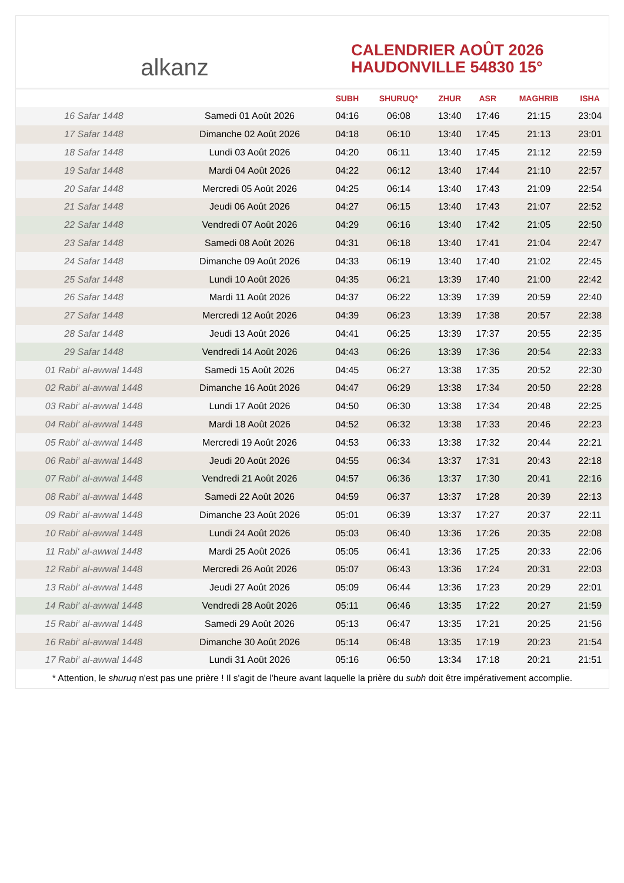alkanz
CALENDRIER AOÛT 2026
HAUDONVILLE 54830 15°
| | | SUBH | SHURUQ* | ZHUR | ASR | MAGHRIB | ISHA |
| --- | --- | --- | --- | --- | --- | --- | --- |
| 16 Safar 1448 | Samedi 01 Août 2026 | 04:16 | 06:08 | 13:40 | 17:46 | 21:15 | 23:04 |
| 17 Safar 1448 | Dimanche 02 Août 2026 | 04:18 | 06:10 | 13:40 | 17:45 | 21:13 | 23:01 |
| 18 Safar 1448 | Lundi 03 Août 2026 | 04:20 | 06:11 | 13:40 | 17:45 | 21:12 | 22:59 |
| 19 Safar 1448 | Mardi 04 Août 2026 | 04:22 | 06:12 | 13:40 | 17:44 | 21:10 | 22:57 |
| 20 Safar 1448 | Mercredi 05 Août 2026 | 04:25 | 06:14 | 13:40 | 17:43 | 21:09 | 22:54 |
| 21 Safar 1448 | Jeudi 06 Août 2026 | 04:27 | 06:15 | 13:40 | 17:43 | 21:07 | 22:52 |
| 22 Safar 1448 | Vendredi 07 Août 2026 | 04:29 | 06:16 | 13:40 | 17:42 | 21:05 | 22:50 |
| 23 Safar 1448 | Samedi 08 Août 2026 | 04:31 | 06:18 | 13:40 | 17:41 | 21:04 | 22:47 |
| 24 Safar 1448 | Dimanche 09 Août 2026 | 04:33 | 06:19 | 13:40 | 17:40 | 21:02 | 22:45 |
| 25 Safar 1448 | Lundi 10 Août 2026 | 04:35 | 06:21 | 13:39 | 17:40 | 21:00 | 22:42 |
| 26 Safar 1448 | Mardi 11 Août 2026 | 04:37 | 06:22 | 13:39 | 17:39 | 20:59 | 22:40 |
| 27 Safar 1448 | Mercredi 12 Août 2026 | 04:39 | 06:23 | 13:39 | 17:38 | 20:57 | 22:38 |
| 28 Safar 1448 | Jeudi 13 Août 2026 | 04:41 | 06:25 | 13:39 | 17:37 | 20:55 | 22:35 |
| 29 Safar 1448 | Vendredi 14 Août 2026 | 04:43 | 06:26 | 13:39 | 17:36 | 20:54 | 22:33 |
| 01 Rabi‘ al-awwal 1448 | Samedi 15 Août 2026 | 04:45 | 06:27 | 13:38 | 17:35 | 20:52 | 22:30 |
| 02 Rabi‘ al-awwal 1448 | Dimanche 16 Août 2026 | 04:47 | 06:29 | 13:38 | 17:34 | 20:50 | 22:28 |
| 03 Rabi‘ al-awwal 1448 | Lundi 17 Août 2026 | 04:50 | 06:30 | 13:38 | 17:34 | 20:48 | 22:25 |
| 04 Rabi‘ al-awwal 1448 | Mardi 18 Août 2026 | 04:52 | 06:32 | 13:38 | 17:33 | 20:46 | 22:23 |
| 05 Rabi‘ al-awwal 1448 | Mercredi 19 Août 2026 | 04:53 | 06:33 | 13:38 | 17:32 | 20:44 | 22:21 |
| 06 Rabi‘ al-awwal 1448 | Jeudi 20 Août 2026 | 04:55 | 06:34 | 13:37 | 17:31 | 20:43 | 22:18 |
| 07 Rabi‘ al-awwal 1448 | Vendredi 21 Août 2026 | 04:57 | 06:36 | 13:37 | 17:30 | 20:41 | 22:16 |
| 08 Rabi‘ al-awwal 1448 | Samedi 22 Août 2026 | 04:59 | 06:37 | 13:37 | 17:28 | 20:39 | 22:13 |
| 09 Rabi‘ al-awwal 1448 | Dimanche 23 Août 2026 | 05:01 | 06:39 | 13:37 | 17:27 | 20:37 | 22:11 |
| 10 Rabi‘ al-awwal 1448 | Lundi 24 Août 2026 | 05:03 | 06:40 | 13:36 | 17:26 | 20:35 | 22:08 |
| 11 Rabi‘ al-awwal 1448 | Mardi 25 Août 2026 | 05:05 | 06:41 | 13:36 | 17:25 | 20:33 | 22:06 |
| 12 Rabi‘ al-awwal 1448 | Mercredi 26 Août 2026 | 05:07 | 06:43 | 13:36 | 17:24 | 20:31 | 22:03 |
| 13 Rabi‘ al-awwal 1448 | Jeudi 27 Août 2026 | 05:09 | 06:44 | 13:36 | 17:23 | 20:29 | 22:01 |
| 14 Rabi‘ al-awwal 1448 | Vendredi 28 Août 2026 | 05:11 | 06:46 | 13:35 | 17:22 | 20:27 | 21:59 |
| 15 Rabi‘ al-awwal 1448 | Samedi 29 Août 2026 | 05:13 | 06:47 | 13:35 | 17:21 | 20:25 | 21:56 |
| 16 Rabi‘ al-awwal 1448 | Dimanche 30 Août 2026 | 05:14 | 06:48 | 13:35 | 17:19 | 20:23 | 21:54 |
| 17 Rabi‘ al-awwal 1448 | Lundi 31 Août 2026 | 05:16 | 06:50 | 13:34 | 17:18 | 20:21 | 21:51 |
* Attention, le shuruq n'est pas une prière ! Il s'agit de l'heure avant laquelle la prière du subh doit être impérativement accomplie.